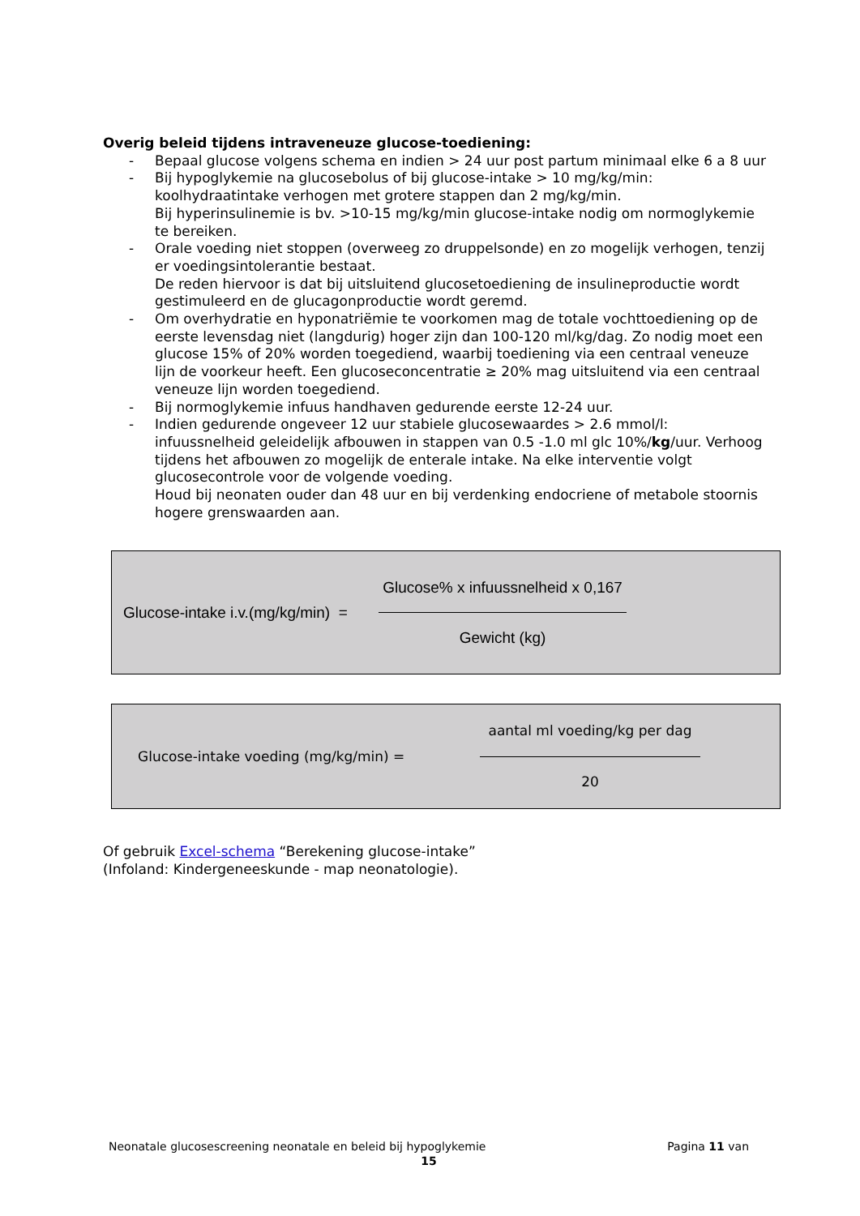Overig beleid tijdens intraveneuze glucose-toediening:
- Bepaal glucose volgens schema en indien > 24 uur post partum minimaal elke 6 a 8 uur
- Bij hypoglykemie na glucosebolus of bij glucose-intake > 10 mg/kg/min: koolhydraatintake verhogen met grotere stappen dan 2 mg/kg/min.
Bij hyperinsulinemie is bv. >10-15 mg/kg/min glucose-intake nodig om normoglykemie te bereiken.
- Orale voeding niet stoppen (overweeg zo druppelsonde) en zo mogelijk verhogen, tenzij er voedingsintolerantie bestaat.
De reden hiervoor is dat bij uitsluitend glucosetoediening de insulineproductie wordt gestimuleerd en de glucagonproductie wordt geremd.
- Om overhydratie en hyponatriëmie te voorkomen mag de totale vochttoediening op de eerste levensdag niet (langdurig) hoger zijn dan 100-120 ml/kg/dag. Zo nodig moet een glucose 15% of 20% worden toegediend, waarbij toediening via een centraal veneuze lijn de voorkeur heeft. Een glucoseconcentratie ≥ 20% mag uitsluitend via een centraal veneuze lijn worden toegediend.
- Bij normoglykemie infuus handhaven gedurende eerste 12-24 uur.
- Indien gedurende ongeveer 12 uur stabiele glucosewaardes > 2.6 mmol/l: infuussnelheid geleidelijk afbouwen in stappen van 0.5 -1.0 ml glc 10%/kg/uur. Verhoog tijdens het afbouwen zo mogelijk de enterale intake. Na elke interventie volgt glucosecontrole voor de volgende voeding.
Houd bij neonaten ouder dan 48 uur en bij verdenking endocriene of metabole stoornis hogere grenswaarden aan.
Glucose-intake i.v.(mg/kg/min) =
Glucose% x infuussnelheid x 0,167
Gewicht (kg)
Glucose-intake voeding (mg/kg/min) =
aantal ml voeding/kg per dag
20
Of gebruik Excel-schema “Berekening glucose-intake”
(Infoland: Kindergeneeskunde - map neonatologie).
Neonatale glucosescreening neonatale en beleid bij hypoglykemie Pagina 11 van
15